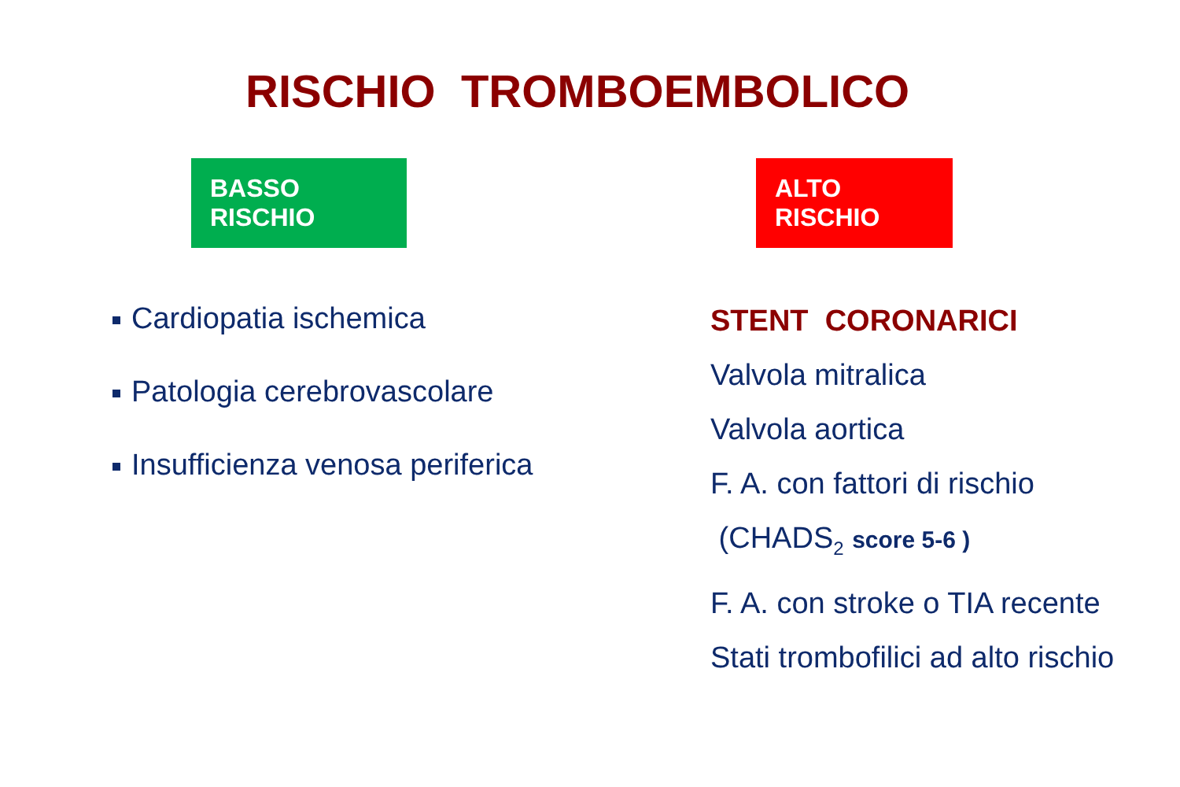RISCHIO TROMBOEMBOLICO
BASSO RISCHIO
Cardiopatia ischemica
Patologia cerebrovascolare
Insufficienza venosa periferica
ALTO RISCHIO
STENT CORONARICI
Valvola mitralica
Valvola aortica
F. A. con fattori di rischio
(CHADS<sub>2</sub> score 5-6 )
F. A. con stroke o TIA recente
Stati trombofilici ad alto rischio